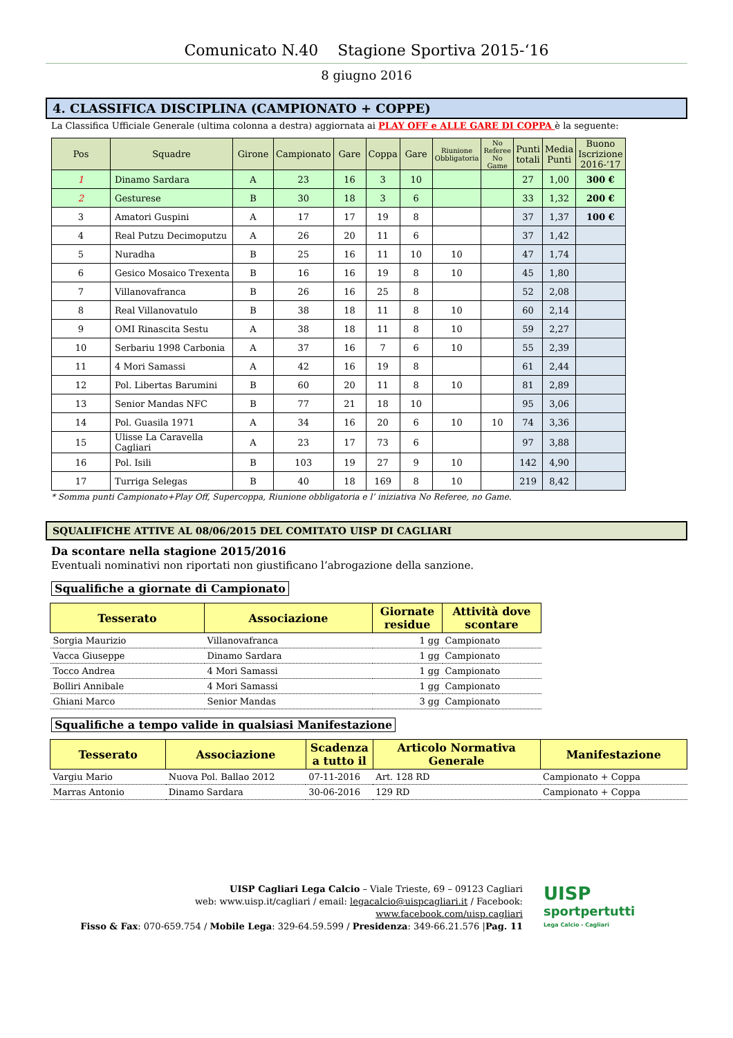Comunicato N.40 Stagione Sportiva 2015-‘16
8 giugno 2016
4. CLASSIFICA DISCIPLINA (CAMPIONATO + COPPE)
La Classifica Ufficiale Generale (ultima colonna a destra) aggiornata ai PLAY OFF e ALLE GARE DI COPPA è la seguente:
| Pos | Squadre | Girone | Campionato | Gare | Coppa | Gare | Riunione Obbligatoria | No Referee No Game | Punti totali | Media Punti | Buono Iscrizione 2016-‘17 |
| --- | --- | --- | --- | --- | --- | --- | --- | --- | --- | --- | --- |
| 1 | Dinamo Sardara | A | 23 | 16 | 3 | 10 | | | 27 | 1,00 | 300 € |
| 2 | Gesturese | B | 30 | 18 | 3 | 6 | | | 33 | 1,32 | 200 € |
| 3 | Amatori Guspini | A | 17 | 17 | 19 | 8 | | | 37 | 1,37 | 100 € |
| 4 | Real Putzu Decimoputzu | A | 26 | 20 | 11 | 6 | | | 37 | 1,42 | |
| 5 | Nuradha | B | 25 | 16 | 11 | 10 | 10 | | 47 | 1,74 | |
| 6 | Gesico Mosaico Trexenta | B | 16 | 16 | 19 | 8 | 10 | | 45 | 1,80 | |
| 7 | Villanovafranca | B | 26 | 16 | 25 | 8 | | | 52 | 2,08 | |
| 8 | Real Villanovatulo | B | 38 | 18 | 11 | 8 | 10 | | 60 | 2,14 | |
| 9 | OMI Rinascita Sestu | A | 38 | 18 | 11 | 8 | 10 | | 59 | 2,27 | |
| 10 | Serbariu 1998 Carbonia | A | 37 | 16 | 7 | 6 | 10 | | 55 | 2,39 | |
| 11 | 4 Mori Samassi | A | 42 | 16 | 19 | 8 | | | 61 | 2,44 | |
| 12 | Pol. Libertas Barumini | B | 60 | 20 | 11 | 8 | 10 | | 81 | 2,89 | |
| 13 | Senior Mandas NFC | B | 77 | 21 | 18 | 10 | | | 95 | 3,06 | |
| 14 | Pol. Guasila 1971 | A | 34 | 16 | 20 | 6 | 10 | 10 | 74 | 3,36 | |
| 15 | Ulisse La Caravella Cagliari | A | 23 | 17 | 73 | 6 | | | 97 | 3,88 | |
| 16 | Pol. Isili | B | 103 | 19 | 27 | 9 | 10 | | 142 | 4,90 | |
| 17 | Turriga Selegas | B | 40 | 18 | 169 | 8 | 10 | | 219 | 8,42 | |
* Somma punti Campionato+Play Off, Supercoppa, Riunione obbligatoria e l’ iniziativa No Referee, no Game.
SQUALIFICHE ATTIVE AL 08/06/2015 DEL COMITATO UISP DI CAGLIARI
Da scontare nella stagione 2015/2016
Eventuali nominativi non riportati non giustificano l’abrogazione della sanzione.
Squalifiche a giornate di Campionato
| Tesserato | Associazione | Giornate residue | Attività dove scontare |
| --- | --- | --- | --- |
| Sorgia Maurizio | Villanovafranca | 1 gg | Campionato |
| Vacca Giuseppe | Dinamo Sardara | 1 gg | Campionato |
| Tocco Andrea | 4 Mori Samassi | 1 gg | Campionato |
| Bolliri Annibale | 4 Mori Samassi | 1 gg | Campionato |
| Ghiani Marco | Senior Mandas | 3 gg | Campionato |
Squalifiche a tempo valide in qualsiasi Manifestazione
| Tesserato | Associazione | Scadenza a tutto il | Articolo Normativa Generale | Manifestazione |
| --- | --- | --- | --- | --- |
| Vargiu Mario | Nuova Pol. Ballao 2012 | 07-11-2016 | Art. 128 RD | Campionato + Coppa |
| Marras Antonio | Dinamo Sardara | 30-06-2016 | 129 RD | Campionato + Coppa |
UISP Cagliari Lega Calcio – Viale Trieste, 69 – 09123 Cagliari
web: www.uisp.it/cagliari / email: legacalcio@uispcagliari.it / Facebook: www.facebook.com/uisp.cagliari
Fisso & Fax: 070-659.754 / Mobile Lega: 329-64.59.599 / Presidenza: 349-66.21.576 |Pag. 11
UISP
sportpertutti
Lega Calcio - Cagliari